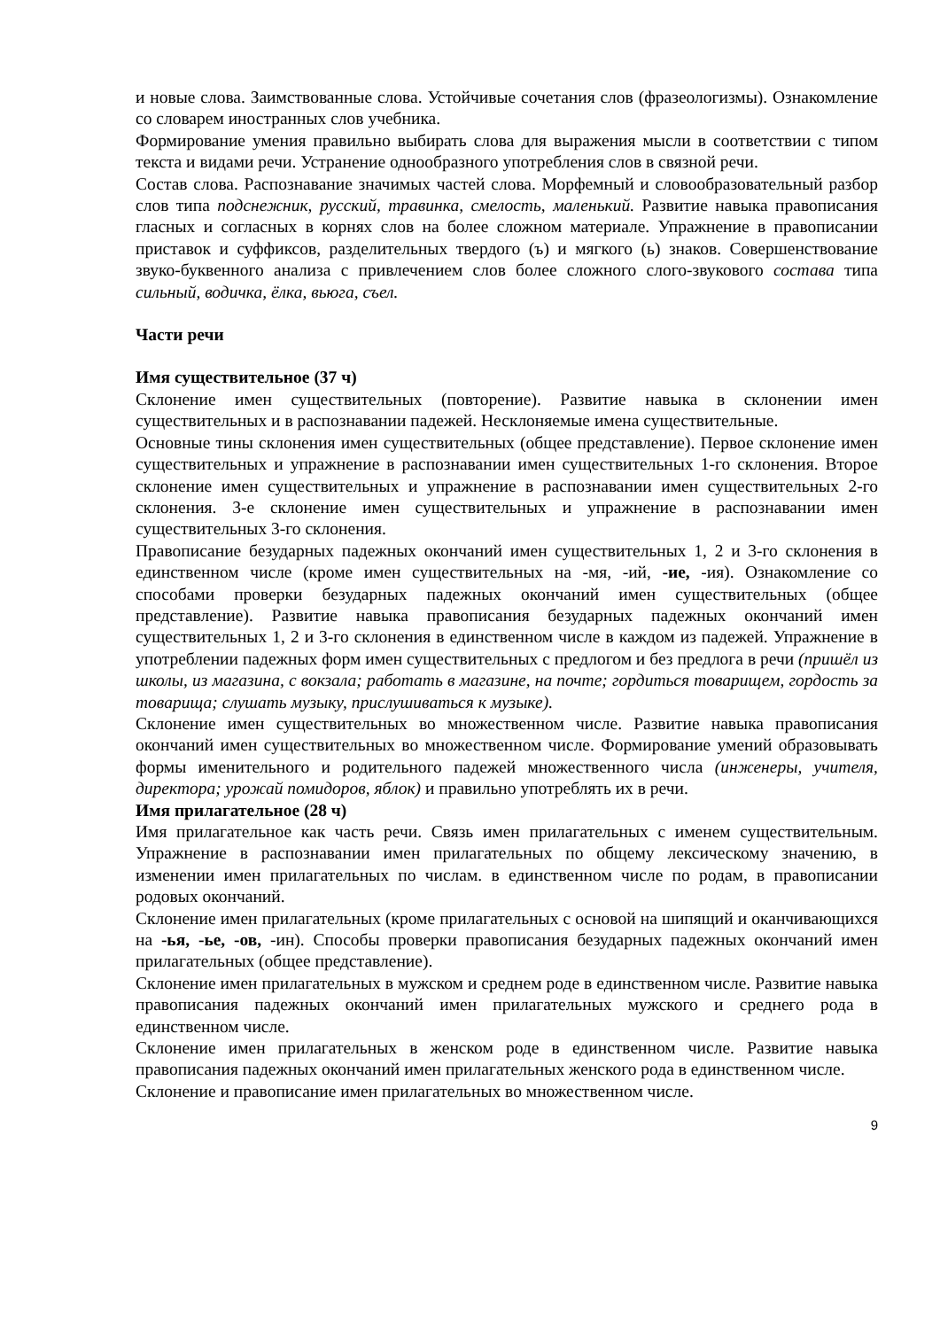и новые слова. Заимствованные слова. Устойчивые сочетания слов (фразеологизмы). Ознакомление со словарем иностранных слов учебника.
Формирование умения правильно выбирать слова для выражения мысли в соответствии с типом текста и видами речи. Устранение однообразного употребления слов в связной речи.
Состав слова. Распознавание значимых частей слова. Морфемный и словообразовательный разбор слов типа подснежник, русский, травинка, смелость, маленький. Развитие навыка правописания гласных и согласных в корнях слов на более сложном материале. Упражнение в правописании приставок и суффиксов, разделительных твердого (ъ) и мягкого (ь) знаков. Совершенствование звуко-буквенного анализа с привлечением слов более сложного слого-звукового состава типа сильный, водичка, ёлка, вьюга, съел.
Части речи
Имя существительное (37 ч)
Склонение имен существительных (повторение). Развитие навыка в склонении имен существительных и в распознавании падежей. Несклоняемые имена существительные.
Основные тины склонения имен существительных (общее представление). Первое склонение имен существительных и упражнение в распознавании имен существительных 1-го склонения. Второе склонение имен существительных и упражнение в распознавании имен существительных 2-го склонения. 3-е склонение имен существительных и упражнение в распознавании имен существительных 3-го склонения.
Правописание безударных падежных окончаний имен существительных 1, 2 и 3-го склонения в единственном числе (кроме имен существительных на -мя, -ий, -ие, -ия). Ознакомление со способами проверки безударных падежных окончаний имен существительных (общее представление). Развитие навыка правописания безударных падежных окончаний имен существительных 1, 2 и 3-го склонения в единственном числе в каждом из падежей. Упражнение в употреблении падежных форм имен существительных с предлогом и без предлога в речи (пришёл из школы, из магазина, с вокзала; работать в магазине, на почте; гордиться товарищем, гордость за товарища; слушать музыку, прислушиваться к музыке).
Склонение имен существительных во множественном числе. Развитие навыка правописания окончаний имен существительных во множественном числе. Формирование умений образовывать формы именительного и родительного падежей множественного числа (инженеры, учителя, директора; урожай помидоров, яблок) и правильно употреблять их в речи.
Имя прилагательное (28 ч)
Имя прилагательное как часть речи. Связь имен прилагательных с именем существительным. Упражнение в распознавании имен прилагательных по общему лексическому значению, в изменении имен прилагательных по числам. в единственном числе по родам, в правописании родовых окончаний.
Склонение имен прилагательных (кроме прилагательных с основой на шипящий и оканчивающихся на -ья, -ье, -ов, -ин). Способы проверки правописания безударных падежных окончаний имен прилагательных (общее представление).
Склонение имен прилагательных в мужском и среднем роде в единственном числе. Развитие навыка правописания падежных окончаний имен прилагательных мужского и среднего рода в единственном числе.
Склонение имен прилагательных в женском роде в единственном числе. Развитие навыка правописания падежных окончаний имен прилагательных женского рода в единственном числе.
Склонение и правописание имен прилагательных во множественном числе.
9